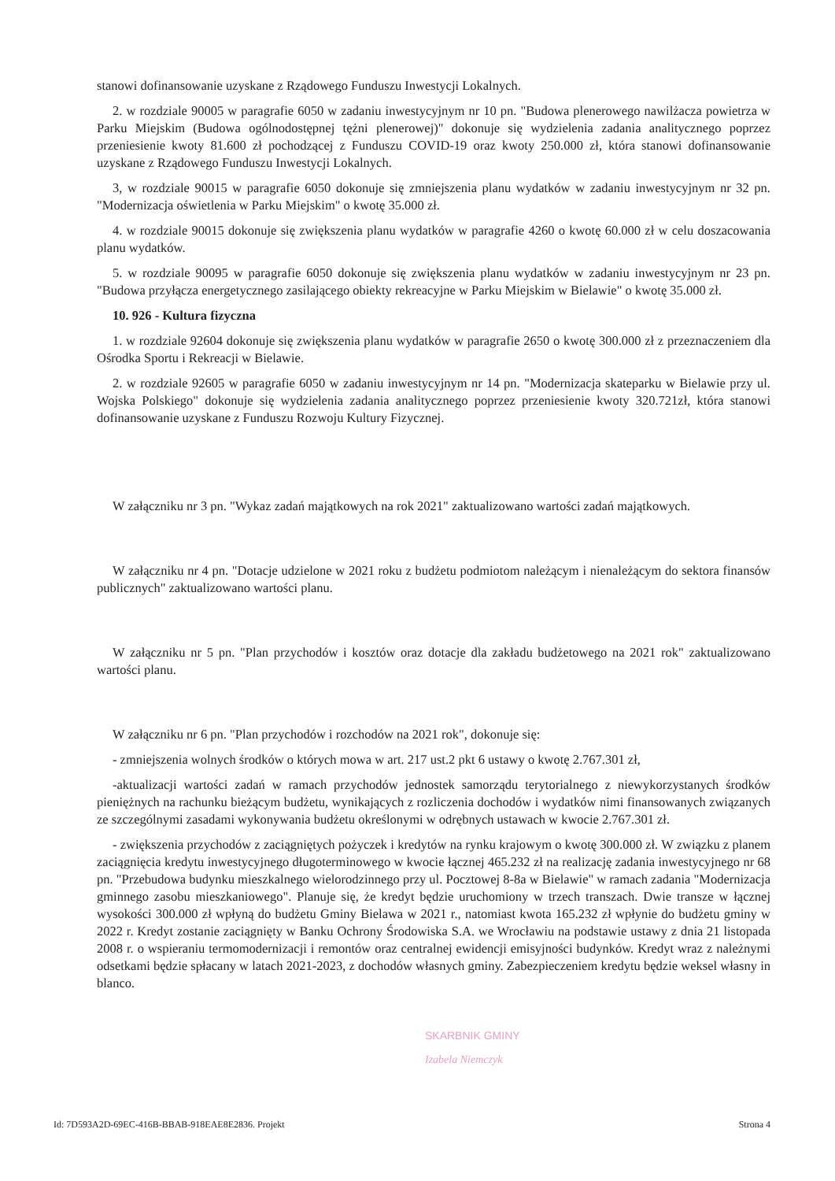stanowi dofinansowanie uzyskane z Rządowego Funduszu Inwestycji Lokalnych.
2. w rozdziale 90005 w paragrafie 6050 w zadaniu inwestycyjnym nr 10 pn. "Budowa plenerowego nawilżacza powietrza w Parku Miejskim (Budowa ogólnodostępnej tężni plenerowej)" dokonuje się wydzielenia zadania analitycznego poprzez przeniesienie kwoty 81.600 zł pochodzącej z Funduszu COVID-19 oraz kwoty 250.000 zł, która stanowi dofinansowanie uzyskane z Rządowego Funduszu Inwestycji Lokalnych.
3, w rozdziale 90015 w paragrafie 6050 dokonuje się zmniejszenia planu wydatków w zadaniu inwestycyjnym nr 32 pn. "Modernizacja oświetlenia w Parku Miejskim" o kwotę 35.000 zł.
4. w rozdziale 90015 dokonuje się zwiększenia planu wydatków w paragrafie 4260 o kwotę 60.000 zł w celu doszacowania planu wydatków.
5. w rozdziale 90095 w paragrafie 6050 dokonuje się zwiększenia planu wydatków w zadaniu inwestycyjnym nr 23 pn. "Budowa przyłącza energetycznego zasilającego obiekty rekreacyjne w Parku Miejskim w Bielawie" o kwotę 35.000 zł.
10. 926 - Kultura fizyczna
1. w rozdziale 92604 dokonuje się zwiększenia planu wydatków w paragrafie 2650 o kwotę 300.000 zł z przeznaczeniem dla Ośrodka Sportu i Rekreacji w Bielawie.
2. w rozdziale 92605 w paragrafie 6050 w zadaniu inwestycyjnym nr 14 pn. "Modernizacja skateparku w Bielawie przy ul. Wojska Polskiego" dokonuje się wydzielenia zadania analitycznego poprzez przeniesienie kwoty 320.721zł, która stanowi dofinansowanie uzyskane z Funduszu Rozwoju Kultury Fizycznej.
W załączniku nr 3 pn. "Wykaz zadań majątkowych na rok 2021" zaktualizowano wartości zadań majątkowych.
W załączniku nr 4 pn. "Dotacje udzielone w 2021 roku z budżetu podmiotom należącym i nienależącym do sektora finansów publicznych" zaktualizowano wartości planu.
W załączniku nr 5 pn. "Plan przychodów i kosztów oraz dotacje dla zakładu budżetowego na 2021 rok" zaktualizowano wartości planu.
W załączniku nr 6 pn. "Plan przychodów i rozchodów na 2021 rok", dokonuje się:
- zmniejszenia wolnych środków o których mowa w art. 217 ust.2 pkt 6 ustawy o kwotę 2.767.301 zł,
-aktualizacji wartości zadań w ramach przychodów jednostek samorządu terytorialnego z niewykorzystanych środków pieniężnych na rachunku bieżącym budżetu, wynikających z rozliczenia dochodów i wydatków nimi finansowanych związanych ze szczególnymi zasadami wykonywania budżetu określonymi w odrębnych ustawach w kwocie 2.767.301 zł.
- zwiększenia przychodów z zaciągniętych pożyczek i kredytów na rynku krajowym o kwotę 300.000 zł. W związku z planem zaciągnięcia kredytu inwestycyjnego długoterminowego w kwocie łącznej 465.232 zł na realizację zadania inwestycyjnego nr 68 pn. "Przebudowa budynku mieszkalnego wielorodzinnego przy ul. Pocztowej 8-8a w Bielawie" w ramach zadania "Modernizacja gminnego zasobu mieszkaniowego". Planuje się, że kredyt będzie uruchomiony w trzech transzach. Dwie transze w łącznej wysokości 300.000 zł wpłyną do budżetu Gminy Bielawa w 2021 r., natomiast kwota 165.232 zł wpłynie do budżetu gminy w 2022 r. Kredyt zostanie zaciągnięty w Banku Ochrony Środowiska S.A. we Wrocławiu na podstawie ustawy z dnia 21 listopada 2008 r. o wspieraniu termomodernizacji i remontów oraz centralnej ewidencji emisyjności budynków. Kredyt wraz z należnymi odsetkami będzie spłacany w latach 2021-2023, z dochodów własnych gminy. Zabezpieczeniem kredytu będzie weksel własny in blanco.
SKARBNIK GMINY
Izabela Niemczyk
Id: 7D593A2D-69EC-416B-BBAB-918EAE8E2836. Projekt Strona 4